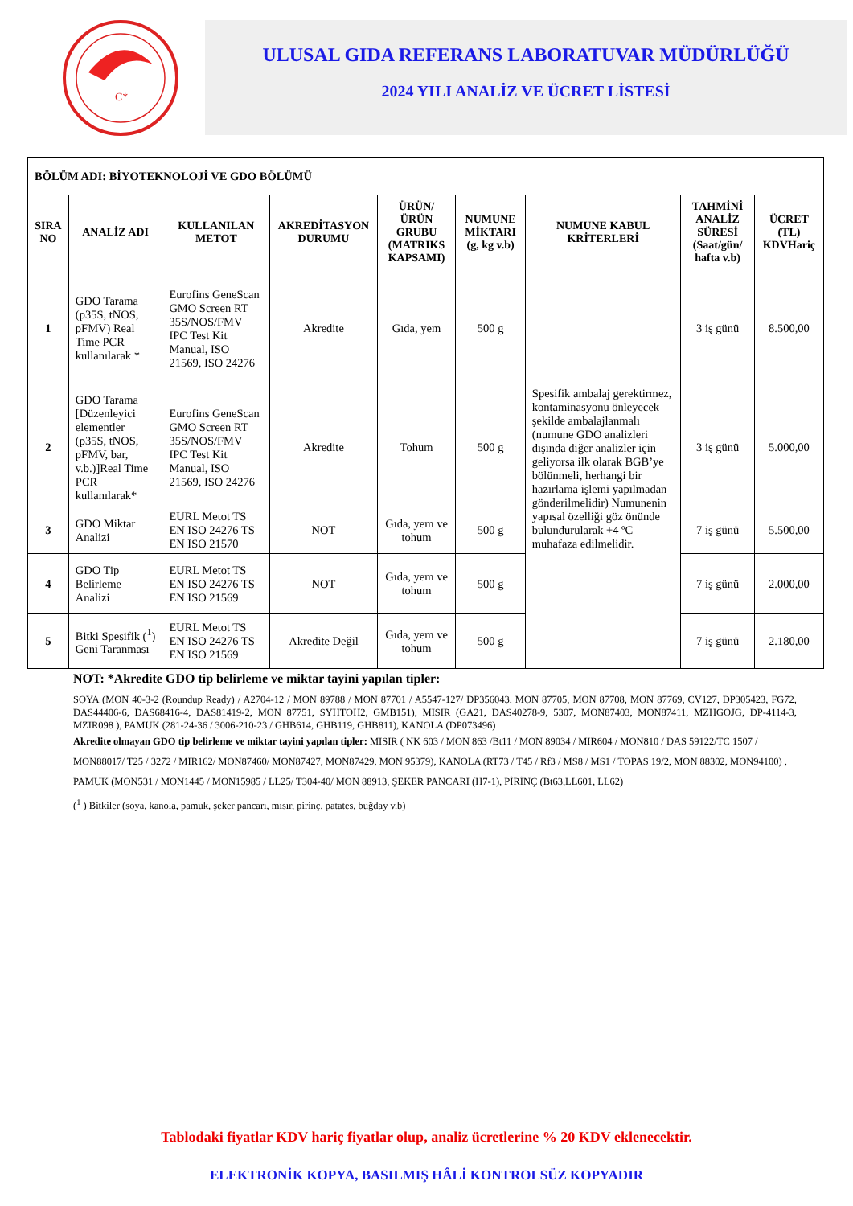C*
ULUSAL GIDA REFERANS LABORATUVAR MÜDÜRLÜĞÜ
2024 YILI ANALİZ VE ÜCRET LİSTESİ
| BÖLÜM ADI: BİYOTEKNOLOJİ VE GDO BÖLÜMÜ | | | | | | | | |
| SIRA NO | ANALİZ ADI | KULLANILAN METOT | AKREDİTASYON DURUMU | ÜRÜN/ÜRÜN GRUBU (MATRIKS KAPSAMI) | NUMUNE MİKTARI (g, kg v.b) | NUMUNE KABUL KRİTERLERİ | TAHMİNİ ANALİZ SÜRESİ (Saat/gün/ hafta v.b) | ÜCRET (TL) KDVHariç |
| 1 | GDO Tarama (p35S, tNOS, pFMV) Real Time PCR kullanılarak * | Eurofins GeneScan GMO Screen RT 35S/NOS/FMV IPC Test Kit Manual, ISO 21569, ISO 24276 | Akredite | Gıda, yem | 500 g | Spesifik ambalaj gerektirmez, kontaminasyonu önleyecek şekilde ambalajlanmalı (numune GDO analizleri dışında diğer analizler için geliyorsa ilk olarak BGB’ye bölünmeli, herhangi bir hazırlama işlemi yapılmadan gönderilmelidir) Numunenin yapısal özelliği göz önünde bulundurularak +4 ºC muhafaza edilmelidir. | 3 iş günü | 8.500,00 |
| 2 | GDO Tarama [Düzenleyici elementler (p35S, tNOS, pFMV, bar, v.b.)]Real Time PCR kullanılarak* | Eurofins GeneScan GMO Screen RT 35S/NOS/FMV IPC Test Kit Manual, ISO 21569, ISO 24276 | Akredite | Tohum | 500 g | | 3 iş günü | 5.000,00 |
| 3 | GDO Miktar Analizi | EURL Metot TS EN ISO 24276 TS EN ISO 21570 | NOT | Gıda, yem ve tohum | 500 g | | 7 iş günü | 5.500,00 |
| 4 | GDO Tip Belirleme Analizi | EURL Metot TS EN ISO 24276 TS EN ISO 21569 | NOT | Gıda, yem ve tohum | 500 g | | 7 iş günü | 2.000,00 |
| 5 | Bitki Spesifik (<sup>1</sup>) Geni Taranması | EURL Metot TS EN ISO 24276 TS EN ISO 21569 | Akredite Değil | Gıda, yem ve tohum | 500 g | | 7 iş günü | 2.180,00 |
NOT: *Akredite GDO tip belirleme ve miktar tayini yapılan tipler:
SOYA (MON 40-3-2 (Roundup Ready) / A2704-12 / MON 89788 / MON 87701 / A5547-127/ DP356043, MON 87705, MON 87708, MON 87769, CV127, DP305423, FG72, DAS44406-6, DAS68416-4, DAS81419-2, MON 87751, SYHTOH2, GMB151), MISIR (GA21, DAS40278-9, 5307, MON87403, MON87411, MZHGOJG, DP-4114-3, MZIR098 ), PAMUK (281-24-36 / 3006-210-23 / GHB614, GHB119, GHB811), KANOLA (DP073496)
Akredite olmayan GDO tip belirleme ve miktar tayini yapılan tipler: MISIR ( NK 603 / MON 863 /Bt11 / MON 89034 / MIR604 / MON810 / DAS 59122/TC 1507 / MON88017/ T25 / 3272 / MIR162/ MON87460/ MON87427, MON87429, MON 95379), KANOLA (RT73 / T45 / Rf3 / MS8 / MS1 / TOPAS 19/2, MON 88302, MON94100) , PAMUK (MON531 / MON1445 / MON15985 / LL25/ T304-40/ MON 88913, ŞEKER PANCARI (H7-1), PİRİNÇ (Bt63,LL601, LL62)
(<sup>1</sup> ) Bitkiler (soya, kanola, pamuk, şeker pancarı, mısır, pirinç, patates, buğday v.b)
Tablodaki fiyatlar KDV hariç fiyatlar olup, analiz ücretlerine % 20 KDV eklenecektir.
ELEKTRONİK KOPYA, BASILMIŞ HÂLİ KONTROLSÜZ KOPYADIR